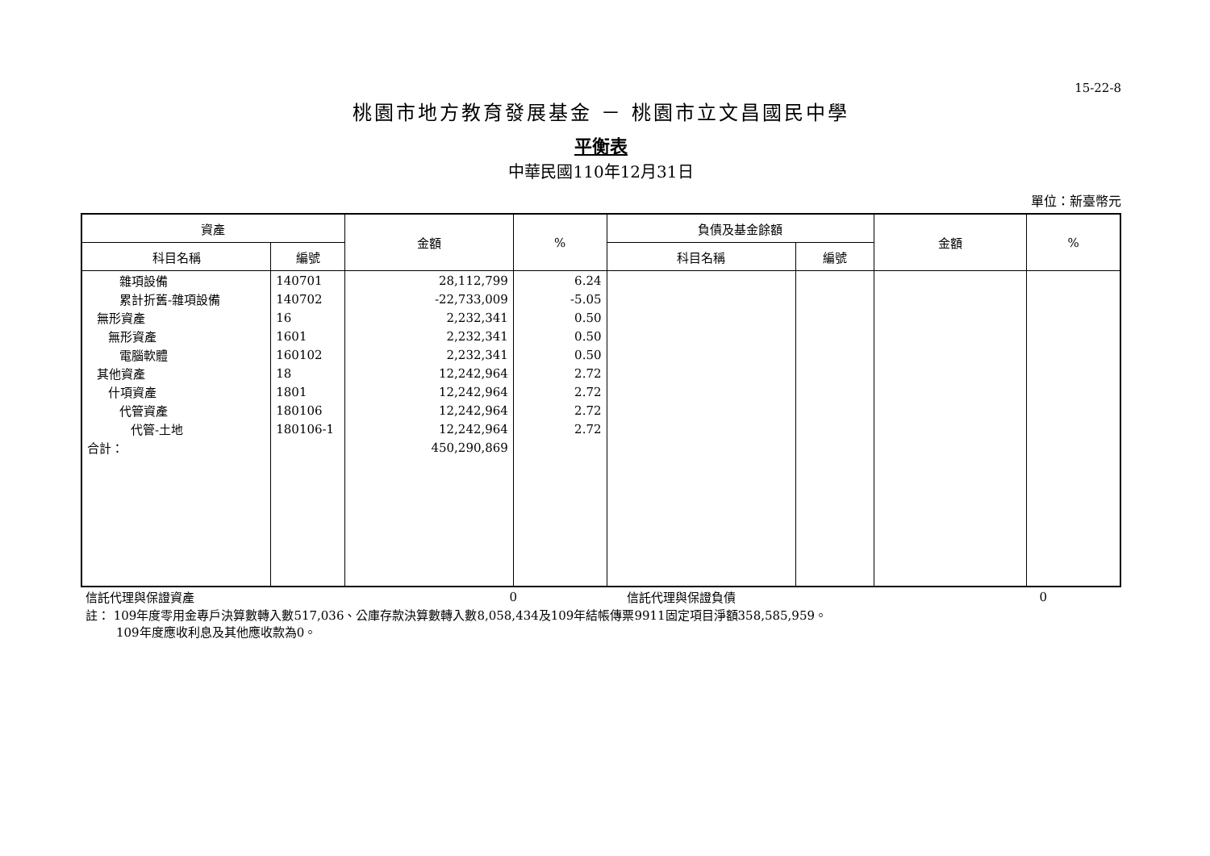15-22-8
桃園市地方教育發展基金 － 桃園市立文昌國民中學
平衡表
中華民國110年12月31日
單位：新臺幣元
| 資產 | | 金額 | % | 負債及基金餘額 | | 金額 | % |
| --- | --- | --- | --- | --- | --- | --- | --- |
| 科目名稱 | 編號 | | | 科目名稱 | 編號 | | |
| 雜項設備 | 140701 | 28,112,799 | 6.24 | | | | |
| 累計折舊-雜項設備 | 140702 | -22,733,009 | -5.05 | | | | |
| 無形資產 | 16 | 2,232,341 | 0.50 | | | | |
| 無形資產 | 1601 | 2,232,341 | 0.50 | | | | |
| 電腦軟體 | 160102 | 2,232,341 | 0.50 | | | | |
| 其他資產 | 18 | 12,242,964 | 2.72 | | | | |
| 什項資產 | 1801 | 12,242,964 | 2.72 | | | | |
| 代管資產 | 180106 | 12,242,964 | 2.72 | | | | |
| 代管-土地 | 180106-1 | 12,242,964 | 2.72 | | | | |
| 合計： | | 450,290,869 | | | | | |
| 信託代理與保證資產 | 0 | | 信託代理與保證負債 | 0 | |
註： 109年度零用金專戶決算數轉入數517,036、公庫存款決算數轉入數8,058,434及109年結帳傳票9911固定項目淨額358,585,959。
109年度應收利息及其他應收款為0。